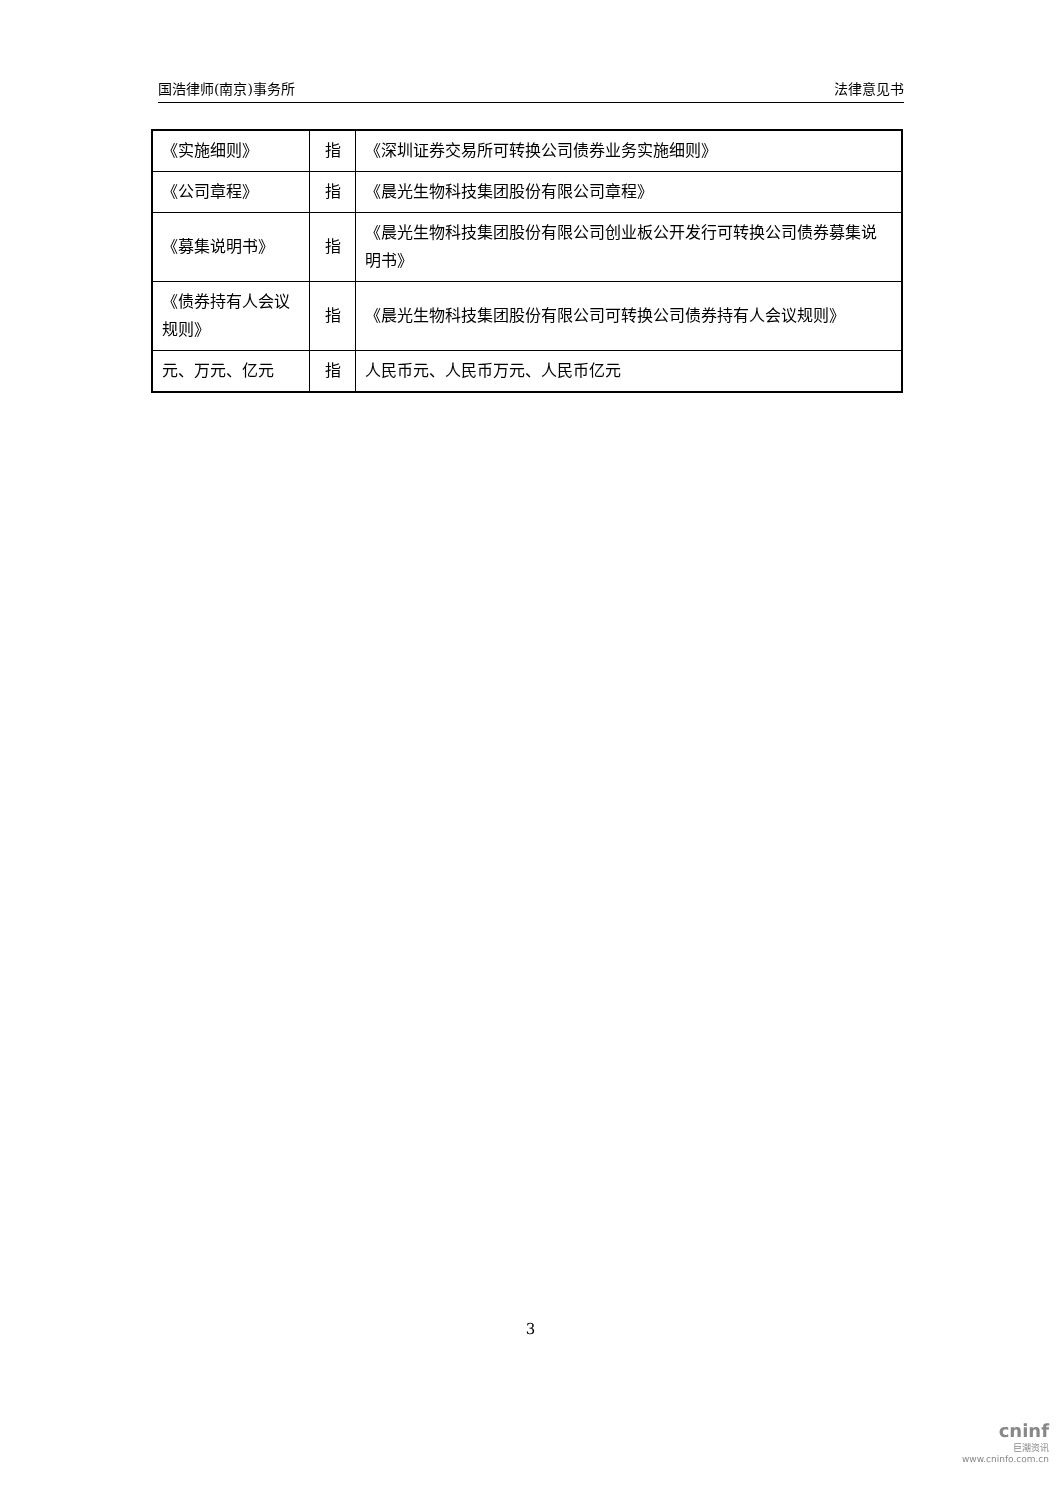国浩律师(南京)事务所 法律意见书
| 《实施细则》 | 指 | 《深圳证券交易所可转换公司债券业务实施细则》 |
| 《公司章程》 | 指 | 《晨光生物科技集团股份有限公司章程》 |
| 《募集说明书》 | 指 | 《晨光生物科技集团股份有限公司创业板公开发行可转换公司债券募集说明书》 |
| 《债券持有人会议规则》 | 指 | 《晨光生物科技集团股份有限公司可转换公司债券持有人会议规则》 |
| 元、万元、亿元 | 指 | 人民币元、人民币万元、人民币亿元 |
3
cninf
巨潮资讯
www.cninfo.com.cn